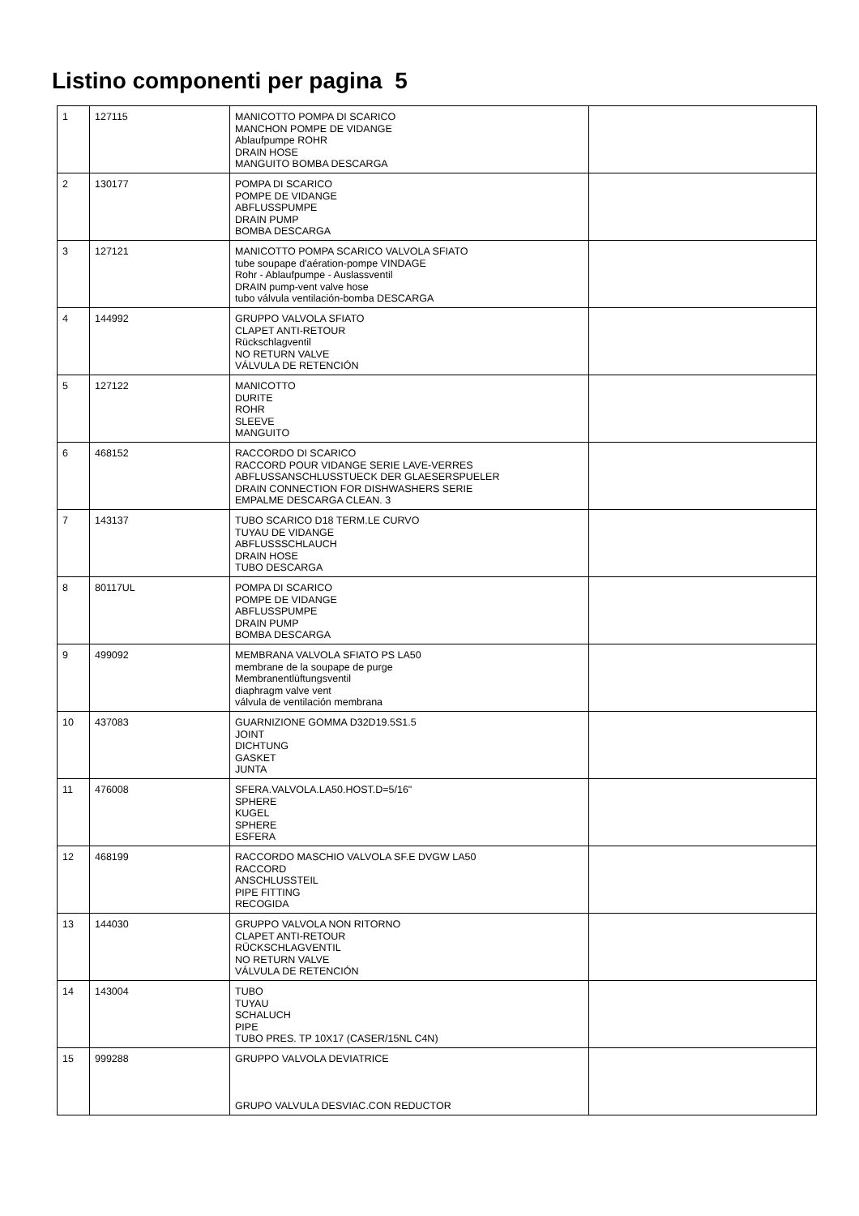Listino componenti per pagina 5
| 1 | 127115 | MANICOTTO POMPA DI SCARICO MANCHON POMPE DE VIDANGE Ablaufpumpe ROHR DRAIN HOSE MANGUITO BOMBA DESCARGA | |
| 2 | 130177 | POMPA DI SCARICO POMPE DE VIDANGE ABFLUSSPUMPE DRAIN PUMP BOMBA DESCARGA | |
| 3 | 127121 | MANICOTTO POMPA SCARICO VALVOLA SFIATO tube soupape d'aération-pompe VINDAGE Rohr - Ablaufpumpe - Auslassventil DRAIN pump-vent valve hose tubo válvula ventilación-bomba DESCARGA | |
| 4 | 144992 | GRUPPO VALVOLA SFIATO CLAPET ANTI-RETOUR Rückschlagventil NO RETURN VALVE VÁLVULA DE RETENCIÓN | |
| 5 | 127122 | MANICOTTO DURITE ROHR SLEEVE MANGUITO | |
| 6 | 468152 | RACCORDO DI SCARICO RACCORD POUR VIDANGE SERIE LAVE-VERRES ABFLUSSANSCHLUSSTUECK DER GLAESERSPUELER DRAIN CONNECTION FOR DISHWASHERS SERIE EMPALME DESCARGA CLEAN. 3 | |
| 7 | 143137 | TUBO SCARICO D18 TERM.LE CURVO TUYAU DE VIDANGE ABFLUSSSCHLAUCH DRAIN HOSE TUBO DESCARGA | |
| 8 | 80117UL | POMPA DI SCARICO POMPE DE VIDANGE ABFLUSSPUMPE DRAIN PUMP BOMBA DESCARGA | |
| 9 | 499092 | MEMBRANA VALVOLA SFIATO PS LA50 membrane de la soupape de purge Membranentlüftungsventil diaphragm valve vent válvula de ventilación membrana | |
| 10 | 437083 | GUARNIZIONE GOMMA D32D19.5S1.5 JOINT DICHTUNG GASKET JUNTA | |
| 11 | 476008 | SFERA.VALVOLA.LA50.HOST.D=5/16" SPHERE KUGEL SPHERE ESFERA | |
| 12 | 468199 | RACCORDO MASCHIO VALVOLA SF.E DVGW LA50 RACCORD ANSCHLUSSTEIL PIPE FITTING RECOGIDA | |
| 13 | 144030 | GRUPPO VALVOLA NON RITORNO CLAPET ANTI-RETOUR RÜCKSCHLAGVENTIL NO RETURN VALVE VÁLVULA DE RETENCIÓN | |
| 14 | 143004 | TUBO TUYAU SCHALUCH PIPE TUBO PRES. TP 10X17 (CASER/15NL C4N) | |
| 15 | 999288 | GRUPPO VALVOLA DEVIATRICE GRUPO VALVULA DESVIAC.CON REDUCTOR | |